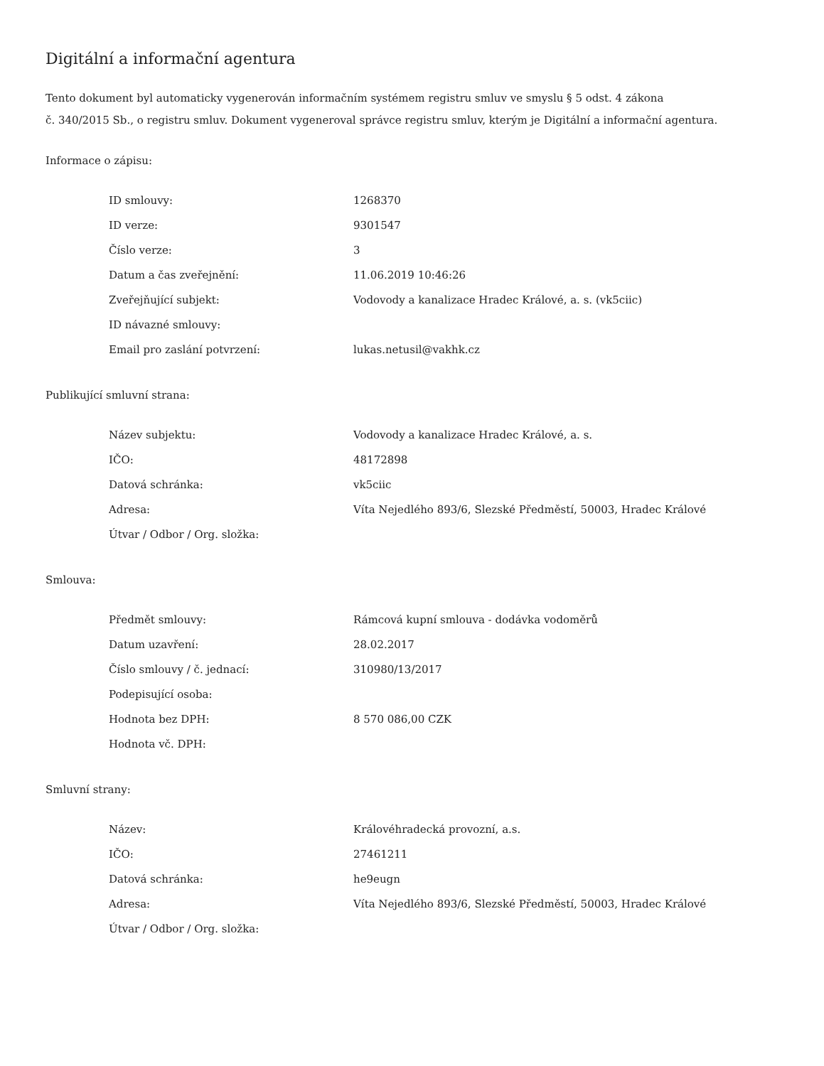Digitální a informační agentura
Tento dokument byl automaticky vygenerován informačním systémem registru smluv ve smyslu § 5 odst. 4 zákona
č. 340/2015 Sb., o registru smluv. Dokument vygeneroval správce registru smluv, kterým je Digitální a informační agentura.
Informace o zápisu:
| ID smlouvy: | 1268370 |
| ID verze: | 9301547 |
| Číslo verze: | 3 |
| Datum a čas zveřejnění: | 11.06.2019 10:46:26 |
| Zveřejňující subjekt: | Vodovody a kanalizace Hradec Králové, a. s. (vk5ciic) |
| ID návazné smlouvy: | |
| Email pro zaslání potvrzení: | lukas.netusil@vakhk.cz |
Publikující smluvní strana:
| Název subjektu: | Vodovody a kanalizace Hradec Králové, a. s. |
| IČO: | 48172898 |
| Datová schránka: | vk5ciic |
| Adresa: | Víta Nejedlého 893/6, Slezské Předměstí, 50003, Hradec Králové |
| Útvar / Odbor / Org. složka: | |
Smlouva:
| Předmět smlouvy: | Rámcová kupní smlouva - dodávka vodoměrů |
| Datum uzavření: | 28.02.2017 |
| Číslo smlouvy / č. jednací: | 310980/13/2017 |
| Podepisující osoba: | |
| Hodnota bez DPH: | 8 570 086,00 CZK |
| Hodnota vč. DPH: | |
Smluvní strany:
| Název: | Královéhradecká provozní, a.s. |
| IČO: | 27461211 |
| Datová schránka: | he9eugn |
| Adresa: | Víta Nejedlého 893/6, Slezské Předměstí, 50003, Hradec Králové |
| Útvar / Odbor / Org. složka: | |